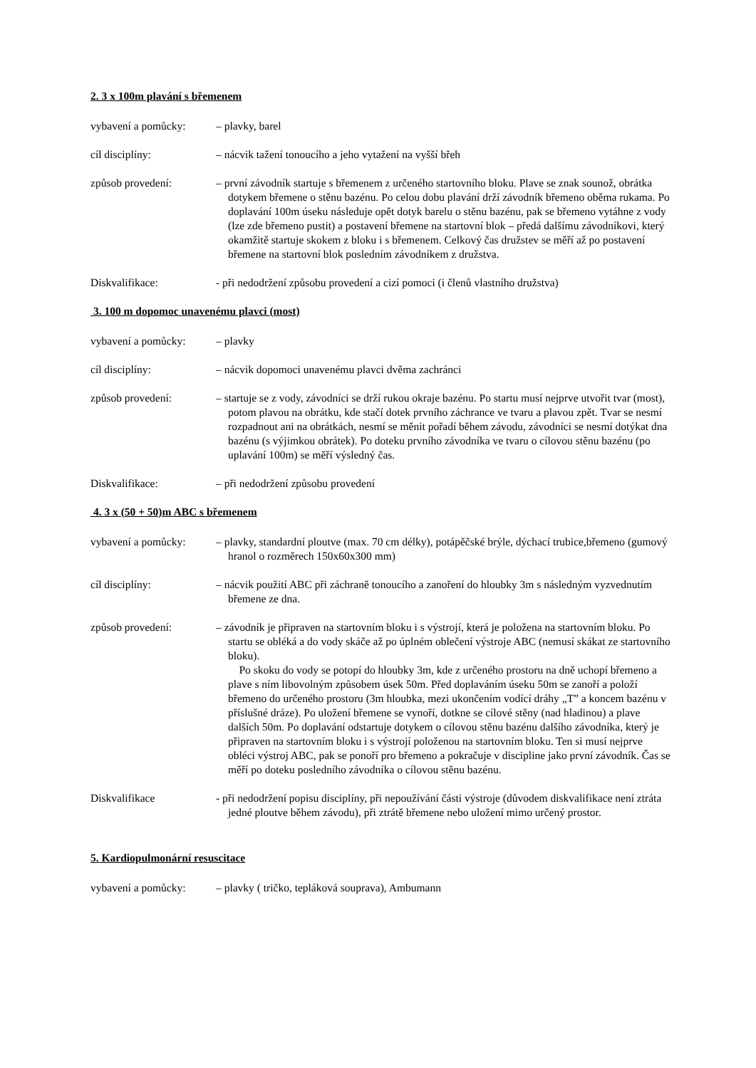2. 3 x 100m plavání s břemenem
vybavení a pomůcky:
– plavky, barel
cíl disciplíny: – nácvik tažení tonoucího a jeho vytažení na vyšší břeh
způsob provedení: – první závodník startuje s břemenem z určeného startovního bloku. Plave se znak sounož, obrátka dotykem břemene o stěnu bazénu. Po celou dobu plavání drží závodník břemeno oběma rukama. Po doplavání 100m úseku následuje opět dotyk barelu o stěnu bazénu, pak se břemeno vytáhne z vody (lze zde břemeno pustit) a postavení břemene na startovní blok – předá dalšímu závodníkovi, který okamžitě startuje skokem z bloku i s břemenem. Celkový čas družstev se měří až po postavení břemene na startovní blok posledním závodníkem z družstva.
Diskvalifikace: - při nedodržení způsobu provedení a cizí pomoci (i členů vlastního družstva)
3. 100 m dopomoc unavenému plavci (most)
vybavení a pomůcky:
– plavky
cíl disciplíny: – nácvik dopomoci unavenému plavci dvěma zachránci
způsob provedení: – startuje se z vody, závodníci se drží rukou okraje bazénu. Po startu musí nejprve utvořit tvar (most), potom plavou na obrátku, kde stačí dotek prvního záchrance ve tvaru a plavou zpět. Tvar se nesmí rozpadnout ani na obrátkách, nesmí se měnit pořadí během závodu, závodníci se nesmí dotýkat dna bazénu (s výjimkou obrátek). Po doteku prvního závodníka ve tvaru o cílovou stěnu bazénu (po uplavání 100m) se měří výsledný čas.
Diskvalifikace: – při nedodržení způsobu provedení
4. 3 x (50 + 50)m ABC s břemenem
vybavení a pomůcky:
– plavky, standardní ploutve (max. 70 cm délky), potápěčské brýle, dýchací trubice,břemeno (gumový hranol o rozměrech 150x60x300 mm)
cíl disciplíny: – nácvik použití ABC při záchraně tonoucího a zanoření do hloubky 3m s následným vyzvednutím břemene ze dna.
způsob provedení: – závodník je připraven na startovním bloku i s výstrojí, která je položena na startovním bloku. Po startu se obléká a do vody skáče až po úplném oblečení výstroje ABC (nemusí skákat ze startovního bloku).
Po skoku do vody se potopí do hloubky 3m, kde z určeného prostoru na dně uchopí břemeno a plave s ním libovolným způsobem úsek 50m. Před doplaváním úseku 50m se zanoří a položí břemeno do určeného prostoru (3m hloubka, mezi ukončením vodící dráhy „T” a koncem bazénu v příslušné dráze). Po uložení břemene se vynoří, dotkne se cílové stěny (nad hladinou) a plave dalších 50m. Po doplavání odstartuje dotykem o cílovou stěnu bazénu dalšího závodníka, který je připraven na startovním bloku i s výstrojí položenou na startovním bloku. Ten si musí nejprve obléci výstroj ABC, pak se ponoří pro břemeno a pokračuje v discipline jako první závodník. Čas se měří po doteku posledního závodníka o cílovou stěnu bazénu.
Diskvalifikace - při nedodržení popisu disciplíny, při nepoužívání části výstroje (důvodem diskvalifikace není ztráta jedné ploutve během závodu), při ztrátě břemene nebo uložení mimo určený prostor.
5. Kardiopulmonární resuscitace
vybavení a pomůcky:
– plavky ( tričko, tepláková souprava), Ambumann